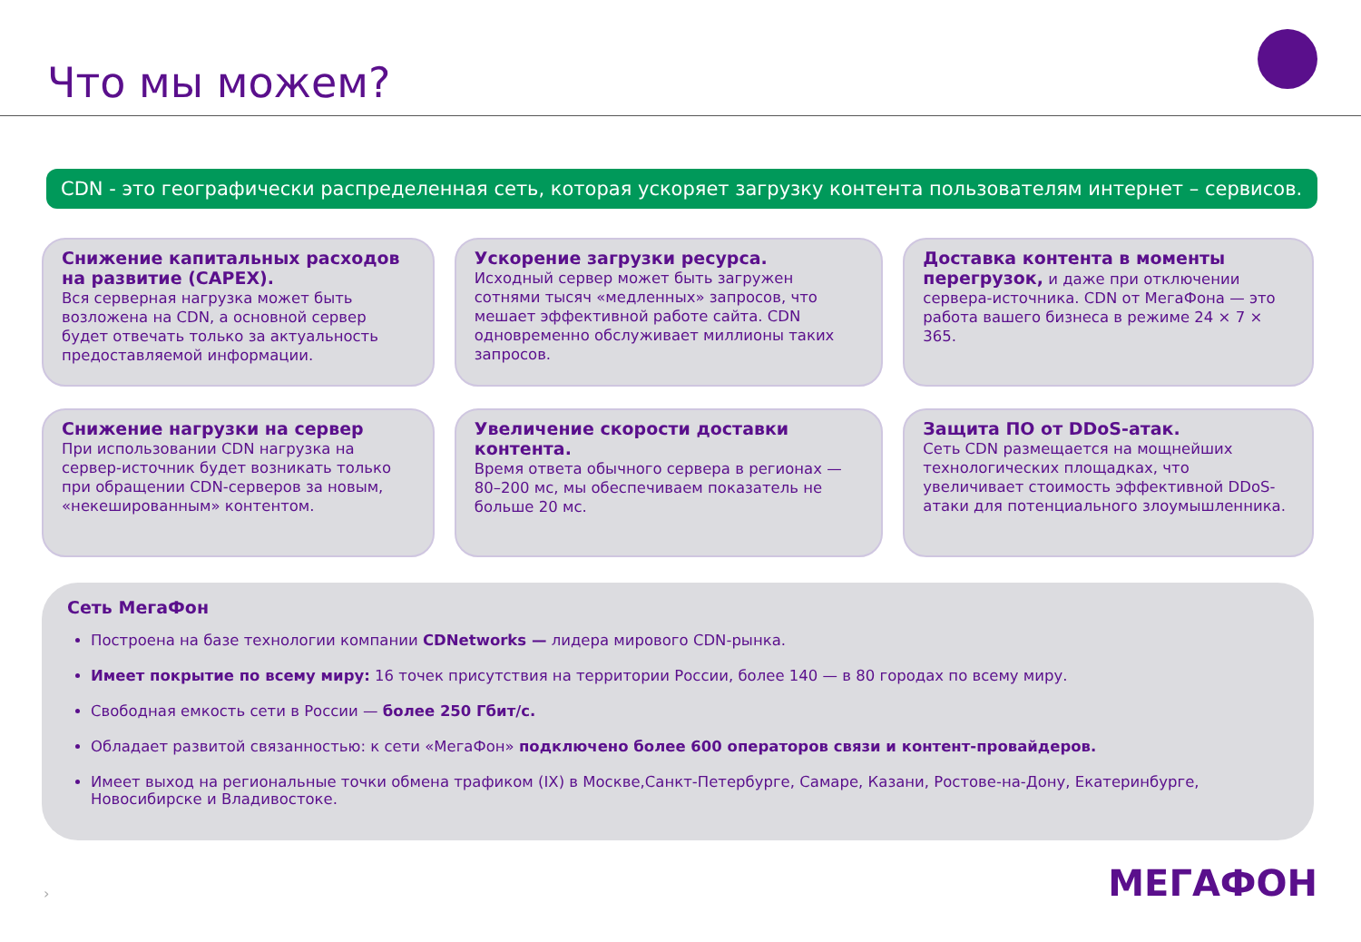Что мы можем?
CDN - это географически распределенная сеть, которая ускоряет загрузку контента пользователям интернет – сервисов.
Снижение капитальных расходов на развитие (CAPEX).
Вся серверная нагрузка может быть возложена на CDN, а основной сервер будет отвечать только за актуальность предоставляемой информации.
Ускорение загрузки ресурса.
Исходный сервер может быть загружен сотнями тысяч «медленных» запросов, что мешает эффективной работе сайта. CDN одновременно обслуживает миллионы таких запросов.
Доставка контента в моменты перегрузок, и даже при отключении сервера-источника. CDN от МегаФона — это работа вашего бизнеса в режиме 24 × 7 × 365.
Снижение нагрузки на сервер
При использовании CDN нагрузка на сервер-источник будет возникать только при обращении CDN-серверов за новым, «некешированным» контентом.
Увеличение скорости доставки контента.
Время ответа обычного сервера в регионах — 80–200 мс, мы обеспечиваем показатель не больше 20 мс.
Защита ПО от DDoS-атак.
Сеть CDN размещается на мощнейших технологических площадках, что увеличивает стоимость эффективной DDoS-атаки для потенциального злоумышленника.
Сеть МегаФон
Построена на базе технологии компании CDNetworks — лидера мирового CDN-рынка.
Имеет покрытие по всему миру: 16 точек присутствия на территории России, более 140 — в 80 городах по всему миру.
Свободная емкость сети в России — более 250 Гбит/с.
Обладает развитой связанностью: к сети «МегаФон» подключено более 600 операторов связи и контент-провайдеров.
Имеет выход на региональные точки обмена трафиком (IX) в Москве,Санкт-Петербурге, Самаре, Казани, Ростове-на-Дону, Екатеринбурге, Новосибирске и Владивостоке.
› МЕГАФОН